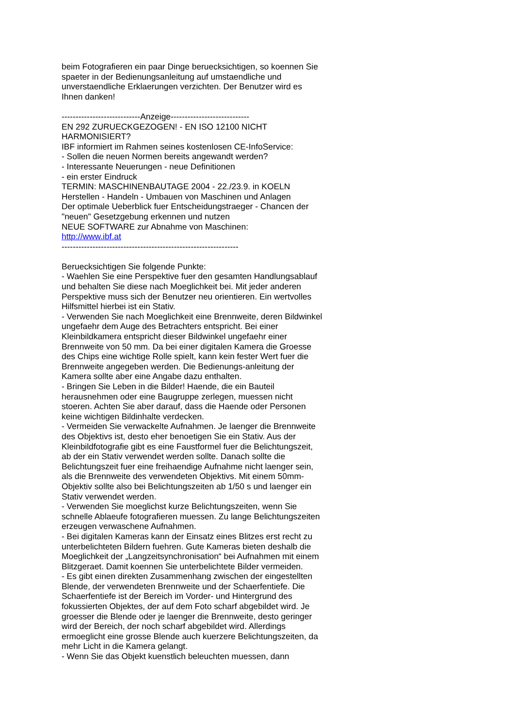beim Fotografieren ein paar Dinge beruecksichtigen, so koennen Sie spaeter in der Bedienungsanleitung auf umstaendliche und unverstaendliche Erklaerungen verzichten. Der Benutzer wird es Ihnen danken!
----------------------------Anzeige----------------------------
EN 292 ZURUECKGEZOGEN! - EN ISO 12100 NICHT HARMONISIERT?
IBF informiert im Rahmen seines kostenlosen CE-InfoService:
- Sollen die neuen Normen bereits angewandt werden?
- Interessante Neuerungen - neue Definitionen
- ein erster Eindruck
TERMIN: MASCHINENBAUTAGE 2004 - 22./23.9. in KOELN
Herstellen - Handeln - Umbauen von Maschinen und Anlagen
Der optimale Ueberblick fuer Entscheidungstraeger - Chancen der "neuen" Gesetzgebung erkennen und nutzen
NEUE SOFTWARE zur Abnahme von Maschinen:
http://www.ibf.at
---------------------------------------------------------------
Beruecksichtigen Sie folgende Punkte:
- Waehlen Sie eine Perspektive fuer den gesamten Handlungsablauf und behalten Sie diese nach Moeglichkeit bei. Mit jeder anderen Perspektive muss sich der Benutzer neu orientieren. Ein wertvolles Hilfsmittel hierbei ist ein Stativ.
- Verwenden Sie nach Moeglichkeit eine Brennweite, deren Bildwinkel ungefaehr dem Auge des Betrachters entspricht. Bei einer Kleinbildkamera entspricht dieser Bildwinkel ungefaehr einer Brennweite von 50 mm. Da bei einer digitalen Kamera die Groesse des Chips eine wichtige Rolle spielt, kann kein fester Wert fuer die Brennweite angegeben werden. Die Bedienungs-anleitung der Kamera sollte aber eine Angabe dazu enthalten.
- Bringen Sie Leben in die Bilder! Haende, die ein Bauteil herausnehmen oder eine Baugruppe zerlegen, muessen nicht stoeren. Achten Sie aber darauf, dass die Haende oder Personen keine wichtigen Bildinhalte verdecken.
- Vermeiden Sie verwackelte Aufnahmen. Je laenger die Brennweite des Objektivs ist, desto eher benoetigen Sie ein Stativ. Aus der Kleinbildfotografie gibt es eine Faustformel fuer die Belichtungszeit, ab der ein Stativ verwendet werden sollte. Danach sollte die Belichtungszeit fuer eine freihaendige Aufnahme nicht laenger sein, als die Brennweite des verwendeten Objektivs. Mit einem 50mm-Objektiv sollte also bei Belichtungszeiten ab 1/50 s und laenger ein Stativ verwendet werden.
- Verwenden Sie moeglichst kurze Belichtungszeiten, wenn Sie schnelle Ablaeufe fotografieren muessen. Zu lange Belichtungszeiten erzeugen verwaschene Aufnahmen.
- Bei digitalen Kameras kann der Einsatz eines Blitzes erst recht zu unterbelichteten Bildern fuehren. Gute Kameras bieten deshalb die Moeglichkeit der „Langzeitsynchronisation“ bei Aufnahmen mit einem Blitzgeraet. Damit koennen Sie unterbelichtete Bilder vermeiden.
- Es gibt einen direkten Zusammenhang zwischen der eingestellten Blende, der verwendeten Brennweite und der Schaerfentiefe. Die Schaerfentiefe ist der Bereich im Vorder- und Hintergrund des fokussierten Objektes, der auf dem Foto scharf abgebildet wird. Je groesser die Blende oder je laenger die Brennweite, desto geringer wird der Bereich, der noch scharf abgebildet wird. Allerdings ermoeglicht eine grosse Blende auch kuerzere Belichtungszeiten, da mehr Licht in die Kamera gelangt.
- Wenn Sie das Objekt kuenstlich beleuchten muessen, dann